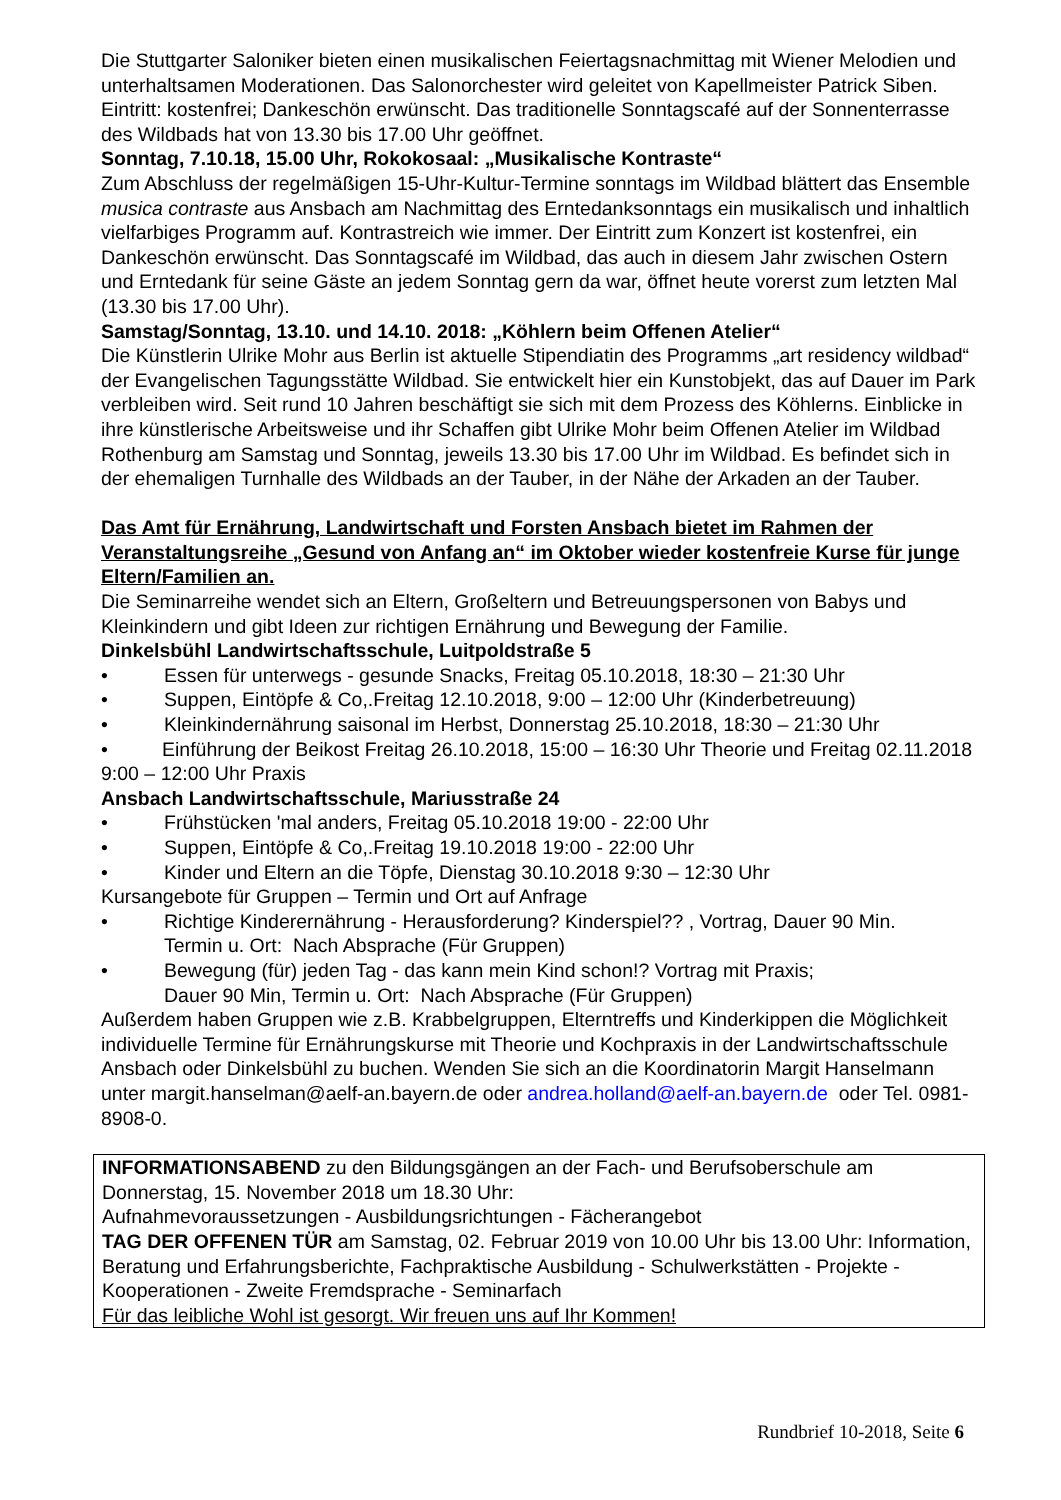Die Stuttgarter Saloniker bieten einen musikalischen Feiertagsnachmittag mit Wiener Melodien und unterhaltsamen Moderationen. Das Salonorchester wird geleitet von Kapellmeister Patrick Siben. Eintritt: kostenfrei; Dankeschön erwünscht. Das traditionelle Sonntagscafé auf der Sonnenterrasse des Wildbads hat von 13.30 bis 17.00 Uhr geöffnet.
Sonntag, 7.10.18, 15.00 Uhr, Rokokosaal: „Musikalische Kontraste“
Zum Abschluss der regelmäßigen 15-Uhr-Kultur-Termine sonntags im Wildbad blättert das Ensemble musica contraste aus Ansbach am Nachmittag des Erntedanksonntags ein musikalisch und inhaltlich vielfarbiges Programm auf. Kontrastreich wie immer. Der Eintritt zum Konzert ist kostenfrei, ein Dankeschön erwünscht. Das Sonntagscafé im Wildbad, das auch in diesem Jahr zwischen Ostern und Erntedank für seine Gäste an jedem Sonntag gern da war, öffnet heute vorerst zum letzten Mal (13.30 bis 17.00 Uhr).
Samstag/Sonntag, 13.10. und 14.10. 2018: „Köhlern beim Offenen Atelier“
Die Künstlerin Ulrike Mohr aus Berlin ist aktuelle Stipendiatin des Programms „art residency wildbad“ der Evangelischen Tagungsstätte Wildbad. Sie entwickelt hier ein Kunstobjekt, das auf Dauer im Park verbleiben wird. Seit rund 10 Jahren beschäftigt sie sich mit dem Prozess des Köhlerns. Einblicke in ihre künstlerische Arbeitsweise und ihr Schaffen gibt Ulrike Mohr beim Offenen Atelier im Wildbad Rothenburg am Samstag und Sonntag, jeweils 13.30 bis 17.00 Uhr im Wildbad. Es befindet sich in der ehemaligen Turnhalle des Wildbads an der Tauber, in der Nähe der Arkaden an der Tauber.
Das Amt für Ernährung, Landwirtschaft und Forsten Ansbach bietet im Rahmen der Veranstaltungsreihe „Gesund von Anfang an“ im Oktober wieder kostenfreie Kurse für junge Eltern/Familien an.
Die Seminarreihe wendet sich an Eltern, Großeltern und Betreuungspersonen von Babys und Kleinkindern und gibt Ideen zur richtigen Ernährung und Bewegung der Familie.
Dinkelsbühl Landwirtschaftsschule, Luitpoldstraße 5
• Essen für unterwegs - gesunde Snacks, Freitag 05.10.2018, 18:30 – 21:30 Uhr
• Suppen, Eintöpfe & Co,.Freitag 12.10.2018, 9:00 – 12:00 Uhr (Kinderbetreuung)
• Kleinkindernährung saisonal im Herbst, Donnerstag 25.10.2018, 18:30 – 21:30 Uhr
• Einführung der Beikost Freitag 26.10.2018, 15:00 – 16:30 Uhr Theorie und Freitag 02.11.2018 9:00 – 12:00 Uhr Praxis
Ansbach Landwirtschaftsschule, Mariusstraße 24
• Frühstücken 'mal anders, Freitag 05.10.2018 19:00 - 22:00 Uhr
• Suppen, Eintöpfe & Co,.Freitag 19.10.2018 19:00 - 22:00 Uhr
• Kinder und Eltern an die Töpfe, Dienstag 30.10.2018 9:30 – 12:30 Uhr
Kursangebote für Gruppen – Termin und Ort auf Anfrage
• Richtige Kinderernährung - Herausforderung? Kinderspiel?? , Vortrag, Dauer 90 Min.
Termin u. Ort: Nach Absprache (Für Gruppen)
• Bewegung (für) jeden Tag - das kann mein Kind schon!? Vortrag mit Praxis;
Dauer 90 Min, Termin u. Ort: Nach Absprache (Für Gruppen)
Außerdem haben Gruppen wie z.B. Krabbelgruppen, Elterntreffs und Kinderkippen die Möglichkeit individuelle Termine für Ernährungskurse mit Theorie und Kochpraxis in der Landwirtschaftsschule Ansbach oder Dinkelsbühl zu buchen. Wenden Sie sich an die Koordinatorin Margit Hanselmann unter margit.hanselman@aelf-an.bayern.de oder andrea.holland@aelf-an.bayern.de oder Tel. 0981-8908-0.
INFORMATIONSABEND zu den Bildungsgängen an der Fach- und Berufsoberschule am Donnerstag, 15. November 2018 um 18.30 Uhr:
Aufnahmevoraussetzungen - Ausbildungsrichtungen - Fächerangebot
TAG DER OFFENEN TÜR am Samstag, 02. Februar 2019 von 10.00 Uhr bis 13.00 Uhr: Information, Beratung und Erfahrungsberichte, Fachpraktische Ausbildung - Schulwerkstätten - Projekte - Kooperationen - Zweite Fremdsprache - Seminarfach
Für das leibliche Wohl ist gesorgt. Wir freuen uns auf Ihr Kommen!
Rundbrief 10-2018, Seite 6